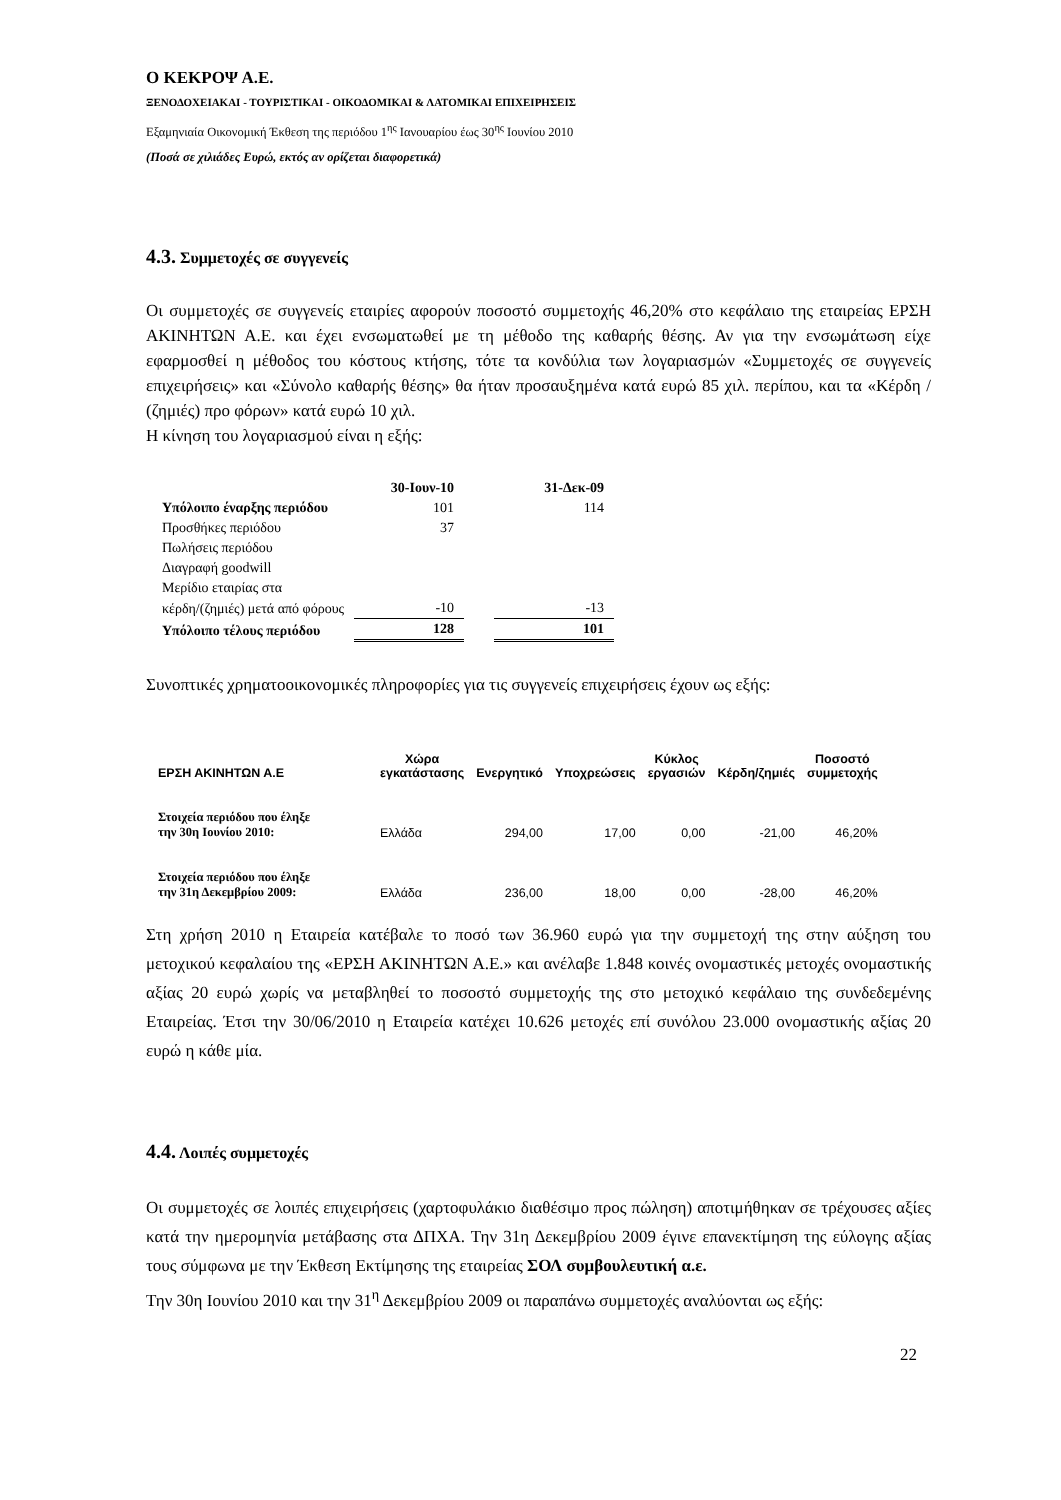Ο ΚΕΚΡΟΨ Α.Ε.
ΞΕΝΟΔΟΧΕΙΑΚΑΙ - ΤΟΥΡΙΣΤΙΚΑΙ - ΟΙΚΟΔΟΜΙΚΑΙ & ΛΑΤΟΜΙΚΑΙ ΕΠΙΧΕΙΡΗΣΕΙΣ
Εξαμηνιαία Οικονομική Έκθεση της περιόδου 1<sup>ης</sup> Ιανουαρίου έως 30<sup>ης</sup> Ιουνίου 2010
(Ποσά σε χιλιάδες Ευρώ, εκτός αν ορίζεται διαφορετικά)
4.3. Συμμετοχές σε συγγενείς
Οι συμμετοχές σε συγγενείς εταιρίες αφορούν ποσοστό συμμετοχής 46,20% στο κεφάλαιο της εταιρείας ΕΡΣΗ ΑΚΙΝΗΤΩΝ Α.Ε. και έχει ενσωματωθεί με τη μέθοδο της καθαρής θέσης. Αν για την ενσωμάτωση είχε εφαρμοσθεί η μέθοδος του κόστους κτήσης, τότε τα κονδύλια των λογαριασμών «Συμμετοχές σε συγγενείς επιχειρήσεις» και «Σύνολο καθαρής θέσης» θα ήταν προσαυξημένα κατά ευρώ 85 χιλ. περίπου, και τα «Κέρδη / (ζημιές) προ φόρων» κατά ευρώ 10 χιλ.
Η κίνηση του λογαριασμού είναι η εξής:
| | 30-Ιουν-10 | | 31-Δεκ-09 |
| --- | --- | --- | --- |
| Υπόλοιπο έναρξης περιόδου | 101 | | 114 |
| Προσθήκες περιόδου | 37 | | |
| Πωλήσεις περιόδου | | | |
| Διαγραφή goodwill | | | |
| Μερίδιο εταιρίας στα | | | |
| κέρδη/(ζημιές) μετά από φόρους | -10 | | -13 |
| Υπόλοιπο τέλους περιόδου | 128 | | 101 |
Συνοπτικές χρηματοοικονομικές πληροφορίες για τις συγγενείς επιχειρήσεις έχουν ως εξής:
| ΕΡΣΗ ΑΚΙΝΗΤΩΝ Α.Ε | Χώρα εγκατάστασης | Ενεργητικό | Υποχρεώσεις | Κύκλος εργασιών | Κέρδη/ζημιές | Ποσοστό συμμετοχής |
| --- | --- | --- | --- | --- | --- | --- |
| Στοιχεία περιόδου που έληξε την 30η Ιουνίου 2010: | Ελλάδα | 294,00 | 17,00 | 0,00 | -21,00 | 46,20% |
| Στοιχεία περιόδου που έληξε την 31η Δεκεμβρίου 2009: | Ελλάδα | 236,00 | 18,00 | 0,00 | -28,00 | 46,20% |
Στη χρήση 2010 η Εταιρεία κατέβαλε το ποσό των 36.960 ευρώ για την συμμετοχή της στην αύξηση του μετοχικού κεφαλαίου της «ΕΡΣΗ ΑΚΙΝΗΤΩΝ Α.Ε.» και ανέλαβε 1.848 κοινές ονομαστικές μετοχές ονομαστικής αξίας 20 ευρώ χωρίς να μεταβληθεί το ποσοστό συμμετοχής της στο μετοχικό κεφάλαιο της συνδεδεμένης Εταιρείας. Έτσι την 30/06/2010 η Εταιρεία κατέχει 10.626 μετοχές επί συνόλου 23.000 ονομαστικής αξίας 20 ευρώ η κάθε μία.
4.4. Λοιπές συμμετοχές
Οι συμμετοχές σε λοιπές επιχειρήσεις (χαρτοφυλάκιο διαθέσιμο προς πώληση) αποτιμήθηκαν σε τρέχουσες αξίες κατά την ημερομηνία μετάβασης στα ΔΠΧΑ. Την 31η Δεκεμβρίου 2009 έγινε επανεκτίμηση της εύλογης αξίας τους σύμφωνα με την Έκθεση Εκτίμησης της εταιρείας ΣΟΛ συμβουλευτική α.ε.
Την 30η Ιουνίου 2010 και την 31<sup>η</sup> Δεκεμβρίου 2009 οι παραπάνω συμμετοχές αναλύονται ως εξής:
22